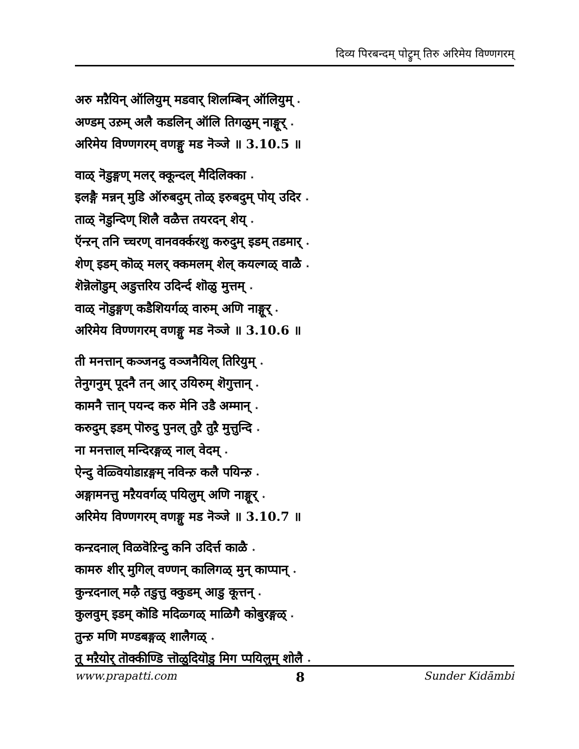दिव्य पिरबन्दम् पोट्रुम् तिरु अरिमेय विण्णगरम्
अरु मऱैयिन् ऑलियुम् मडवार् शिलम्बिन् ऑलियुम् ⋆
अण्डम् उऱुम् अलै कडलिन् ऑलि तिगळुम् नाङ्गूर् ⋆
अरिमेय विण्णगरम् वणङ्गु मड नॆञ्जे ॥ 3.10.5 ॥
वाळ् नॆडुङ्गण् मलर् क्कून्दल् मैदिलिक्का ⋆
इलङ्गै मन्नन् मुडि ऑरुबदुम् तोळ् इरुबदुम् पोय् उदिर ⋆
ताळ् नॆडुन्दिण् शिलै वळैत्त तयरदन् शेय् ⋆
ऍन्ऱन् तनि च्चरण् वानवर्क्करशु करुदुम् इडम् तडमार् ⋆
शेण् इडम् कॊळ् मलर् क्कमलम् शेल् कयल्गळ् वाळै ⋆
शॆन्नॆलॊडुम् अडुत्तरिय उदिर्न्द शॊळु मुत्तम् ⋆
वाळ् नॊडुङ्गण् कडैशियर्गळ् वारुम् अणि नाङ्गूर् ⋆
अरिमेय विण्णगरम् वणङ्गु मड नॆञ्जे ॥ 3.10.6 ॥
ती मनत्तान् कञ्जनदु वञ्जनैयिल् तिरियुम् ⋆
तेनुगनुम् पूदनै तन् आर् उयिरुम् शॆगुत्तान् ⋆
कामनै त्तान् पयन्द करु मेनि उडै अम्मान् ⋆
करुदुम् इडम् पॊरुदु पुनल् तुऱै तुऱै मुत्तुन्दि ⋆
ना मनत्ताल् मन्दिरङ्गळ् नाल् वेदम् ⋆
ऐन्दु वेळ्वियोडाऱङ्गम् नविन्ऱु कलै पयिन्ऱु ⋆
अङ्गामनत्तु मऱैयवर्गळ् पयिलुम् अणि नाङ्गूर् ⋆
अरिमेय विण्णगरम् वणङ्गु मड नॆञ्जे ॥ 3.10.7 ॥
कन्ऱदनाल् विळवॆऱिन्दु कनि उदिर्त्त काळै ⋆
कामरु शीर् मुगिल् वण्णन् कालिगळ् मुन् काप्पान् ⋆
कुन्ऱदनाल् मऴै तडुत्तु क्कुडम् आडु कूत्तन् ⋆
कुलवुम् इडम् कॊडि मदिळ्गळ् माळिगै कोबुरङ्गळ् ⋆
तुन्ऱु मणि मण्डबङ्गळ् शालैगळ् ⋆
तू मऱैयोर् तॊक्कीण्डि त्तॊळुदियॊडु मिग प्पयिलुम् शोलै ⋆
www.prapatti.com 8 Sunder Kidāmbi